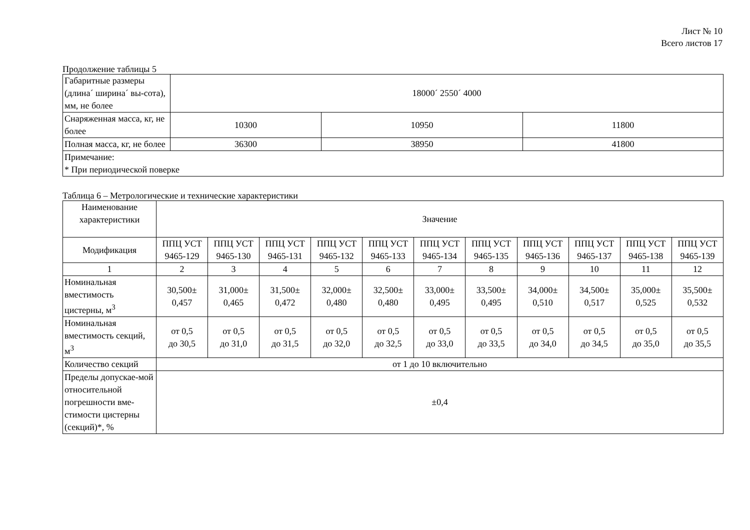Лист № 10
Всего листов 17
Продолжение таблицы 5
| Габаритные размеры (длина´ ширина´ вы-сота), мм, не более | 18000´ 2550´ 4000 | | |
| Снаряженная масса, кг, не более | 10300 | 10950 | 11800 |
| Полная масса, кг, не более | 36300 | 38950 | 41800 |
| Примечание: * При периодической поверке | | | |
Таблица 6 – Метрологические и технические характеристики
| Наименование характеристики | Значение | | | | | | | | | | |
| Модификация | ППЦ УСТ 9465-129 | ППЦ УСТ 9465-130 | ППЦ УСТ 9465-131 | ППЦ УСТ 9465-132 | ППЦ УСТ 9465-133 | ППЦ УСТ 9465-134 | ППЦ УСТ 9465-135 | ППЦ УСТ 9465-136 | ППЦ УСТ 9465-137 | ППЦ УСТ 9465-138 | ППЦ УСТ 9465-139 |
| 1 | 2 | 3 | 4 | 5 | 6 | 7 | 8 | 9 | 10 | 11 | 12 |
| Номинальная вместимость цистерны, м<sup>3</sup> | 30,500± 0,457 | 31,000± 0,465 | 31,500± 0,472 | 32,000± 0,480 | 32,500± 0,480 | 33,000± 0,495 | 33,500± 0,495 | 34,000± 0,510 | 34,500± 0,517 | 35,000± 0,525 | 35,500± 0,532 |
| Номинальная вместимость секций, м<sup>3</sup> | от 0,5 до 30,5 | от 0,5 до 31,0 | от 0,5 до 31,5 | от 0,5 до 32,0 | от 0,5 до 32,5 | от 0,5 до 33,0 | от 0,5 до 33,5 | от 0,5 до 34,0 | от 0,5 до 34,5 | от 0,5 до 35,0 | от 0,5 до 35,5 |
| Количество секций | от 1 до 10 включительно | | | | | | | | | | |
| Пределы допускае-мой относительной погрешности вме-стимости цистерны (секций)*, % | ±0,4 | | | | | | | | | | |